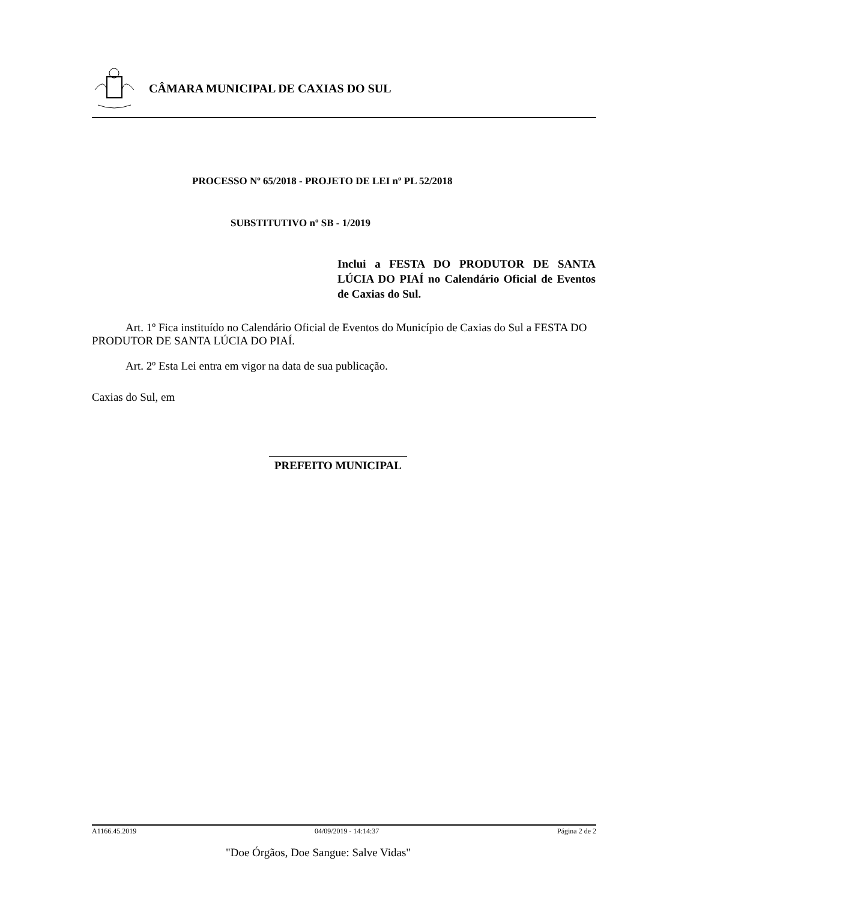CÂMARA MUNICIPAL DE CAXIAS DO SUL
PROCESSO Nº 65/2018 - PROJETO DE LEI nº PL 52/2018
SUBSTITUTIVO nº SB - 1/2019
Inclui a FESTA DO PRODUTOR DE SANTA LÚCIA DO PIAÍ no Calendário Oficial de Eventos de Caxias do Sul.
Art. 1º Fica instituído no Calendário Oficial de Eventos do Município de Caxias do Sul a FESTA DO PRODUTOR DE SANTA LÚCIA DO PIAÍ.
Art. 2º Esta Lei entra em vigor na data de sua publicação.
Caxias do Sul, em
PREFEITO MUNICIPAL
A1166.45.2019 04/09/2019 - 14:14:37 Página 2 de 2
"Doe Órgãos, Doe Sangue: Salve Vidas"